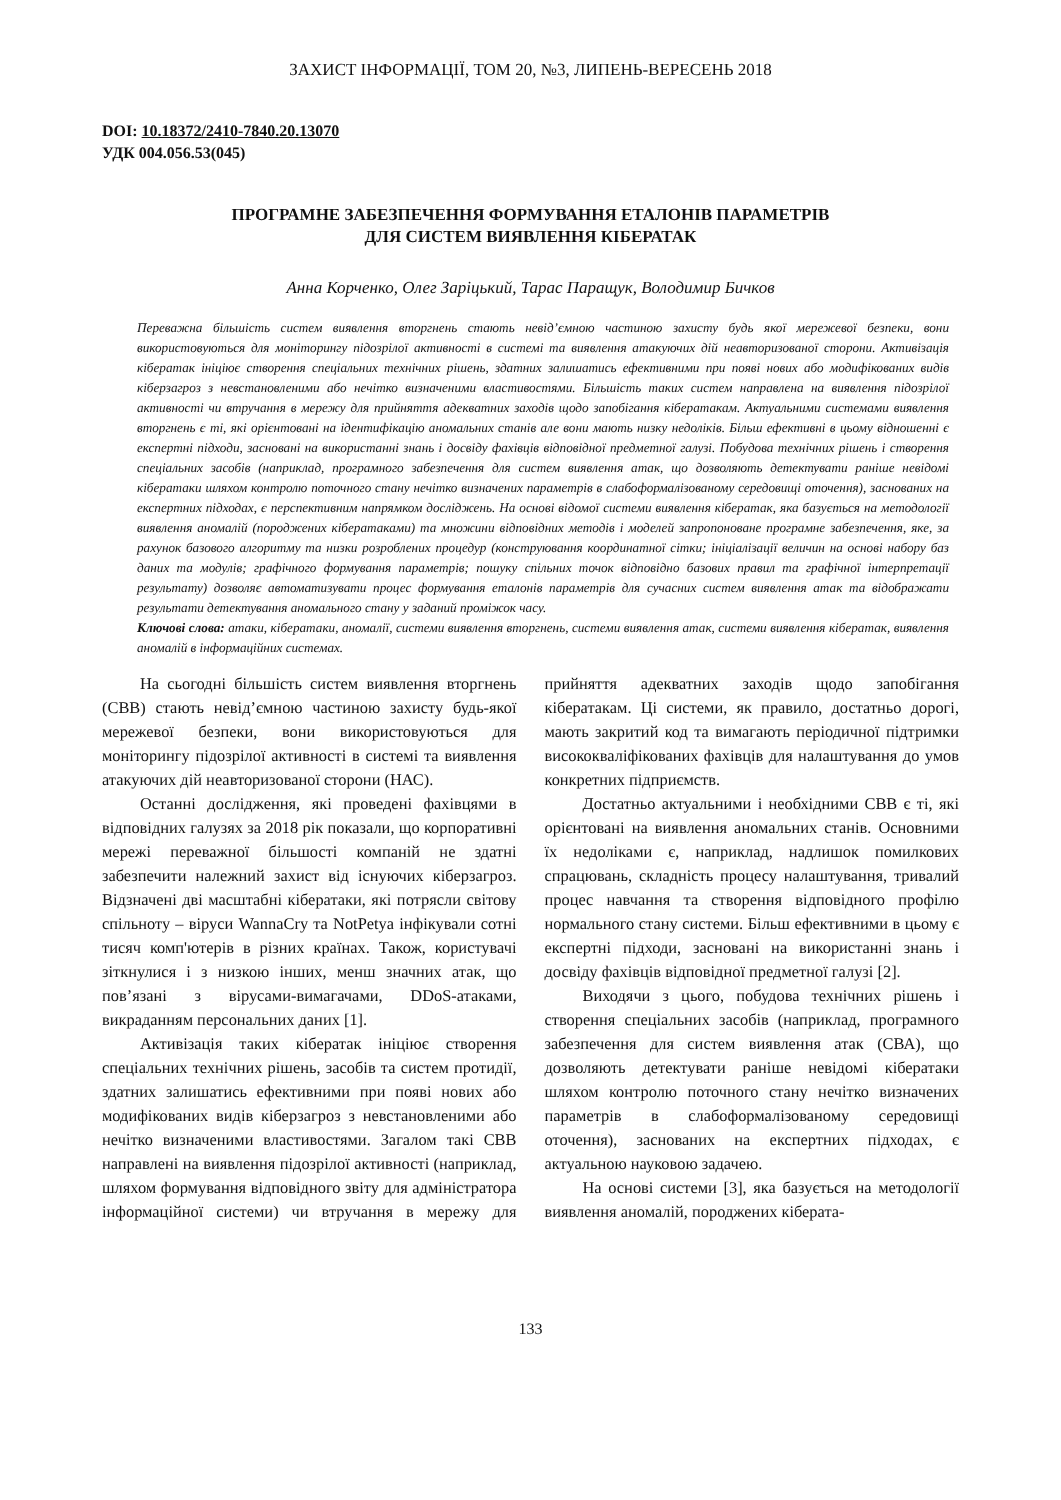ЗАХИСТ ІНФОРМАЦІЇ, ТОМ 20, №3, ЛИПЕНЬ-ВЕРЕСЕНЬ 2018
DOI: 10.18372/2410-7840.20.13070
УДК 004.056.53(045)
ПРОГРАМНЕ ЗАБЕЗПЕЧЕННЯ ФОРМУВАННЯ ЕТАЛОНІВ ПАРАМЕТРІВ
ДЛЯ СИСТЕМ ВИЯВЛЕННЯ КІБЕРАТАК
Анна Корченко, Олег Заріцький, Тарас Паращук, Володимир Бичков
Переважна більшість систем виявлення вторгнень стають невід’ємною частиною захисту будь якої мережевої безпеки, вони використовуються для моніторингу підозрілої активності в системі та виявлення атакуючих дій неавторизованої сторони. Активізація кібератак ініціює створення спеціальних технічних рішень, здатних залишатись ефективними при появі нових або модифікованих видів кіберзагроз з невстановленими або нечітко визначеними властивостями. Більшість таких систем направлена на виявлення підозрілої активності чи втручання в мережу для прийняття адекватних заходів щодо запобігання кібератакам. Актуальними системами виявлення вторгнень є ті, які орієнтовані на ідентифікацію аномальних станів але вони мають низку недоліків. Більш ефективні в цьому відношенні є експертні підходи, засновані на використанні знань і досвіду фахівців відповідної предметної галузі. Побудова технічних рішень і створення спеціальних засобів (наприклад, програмного забезпечення для систем виявлення атак, що дозволяють детектувати раніше невідомі кібератаки шляхом контролю поточного стану нечітко визначених параметрів в слабоформалізованому середовищі оточення), заснованих на експертних підходах, є перспективним напрямком досліджень. На основі відомої системи виявлення кібератак, яка базується на методології виявлення аномалій (породжених кібератаками) та множини відповідних методів і моделей запропоноване програмне забезпечення, яке, за рахунок базового алгоритму та низки розроблених процедур (конструювання координатної сітки; ініціалізації величин на основі набору баз даних та модулів; графічного формування параметрів; пошуку спільних точок відповідно базових правил та графічної інтерпретації результату) дозволяє автоматизувати процес формування еталонів параметрів для сучасних систем виявлення атак та відображати результати детектування аномального стану у заданий проміжок часу.
Ключові слова: атаки, кібератаки, аномалії, системи виявлення вторгнень, системи виявлення атак, системи виявлення кібератак, виявлення аномалій в інформаційних системах.
На сьогодні більшість систем виявлення вторгнень (СВВ) стають невід’ємною частиною захисту будь-якої мережевої безпеки, вони використовуються для моніторингу підозрілої активності в системі та виявлення атакуючих дій неавторизованої сторони (НАС).
Останні дослідження, які проведені фахівцями в відповідних галузях за 2018 рік показали, що корпоративні мережі переважної більшості компаній не здатні забезпечити належний захист від існуючих кіберзагроз. Відзначені дві масштабні кібератаки, які потрясли світову спільноту – віруси WannaCry та NotPetya інфікували сотні тисяч комп'ютерів в різних країнах. Також, користувачі зіткнулися і з низкою інших, менш значних атак, що пов’язані з вірусами-вимагачами, DDoS-атаками, викраданням персональних даних [1].
Активізація таких кібератак ініціює створення спеціальних технічних рішень, засобів та систем протидії, здатних залишатись ефективними при появі нових або модифікованих видів кіберзагроз з невстановленими або нечітко визначеними властивостями. Загалом такі СВВ направлені на виявлення підозрілої активності (наприклад, шляхом формування відповідного звіту для адміністратора інформаційної системи) чи втручання в мережу для прийняття адекватних заходів щодо запобігання кібератакам. Ці системи, як правило, достатньо дорогі, мають закритий код та вимагають періодичної підтримки висококваліфікованих фахівців для налаштування до умов конкретних підприємств.
Достатньо актуальними і необхідними СВВ є ті, які орієнтовані на виявлення аномальних станів. Основними їх недоліками є, наприклад, надлишок помилкових спрацювань, складність процесу налаштування, тривалий процес навчання та створення відповідного профілю нормального стану системи. Більш ефективними в цьому є експертні підходи, засновані на використанні знань і досвіду фахівців відповідної предметної галузі [2].
Виходячи з цього, побудова технічних рішень і створення спеціальних засобів (наприклад, програмного забезпечення для систем виявлення атак (СВА), що дозволяють детектувати раніше невідомі кібератаки шляхом контролю поточного стану нечітко визначених параметрів в слабоформалізованому середовищі оточення), заснованих на експертних підходах, є актуальною науковою задачею.
На основі системи [3], яка базується на методології виявлення аномалій, породжених кіберата-
133